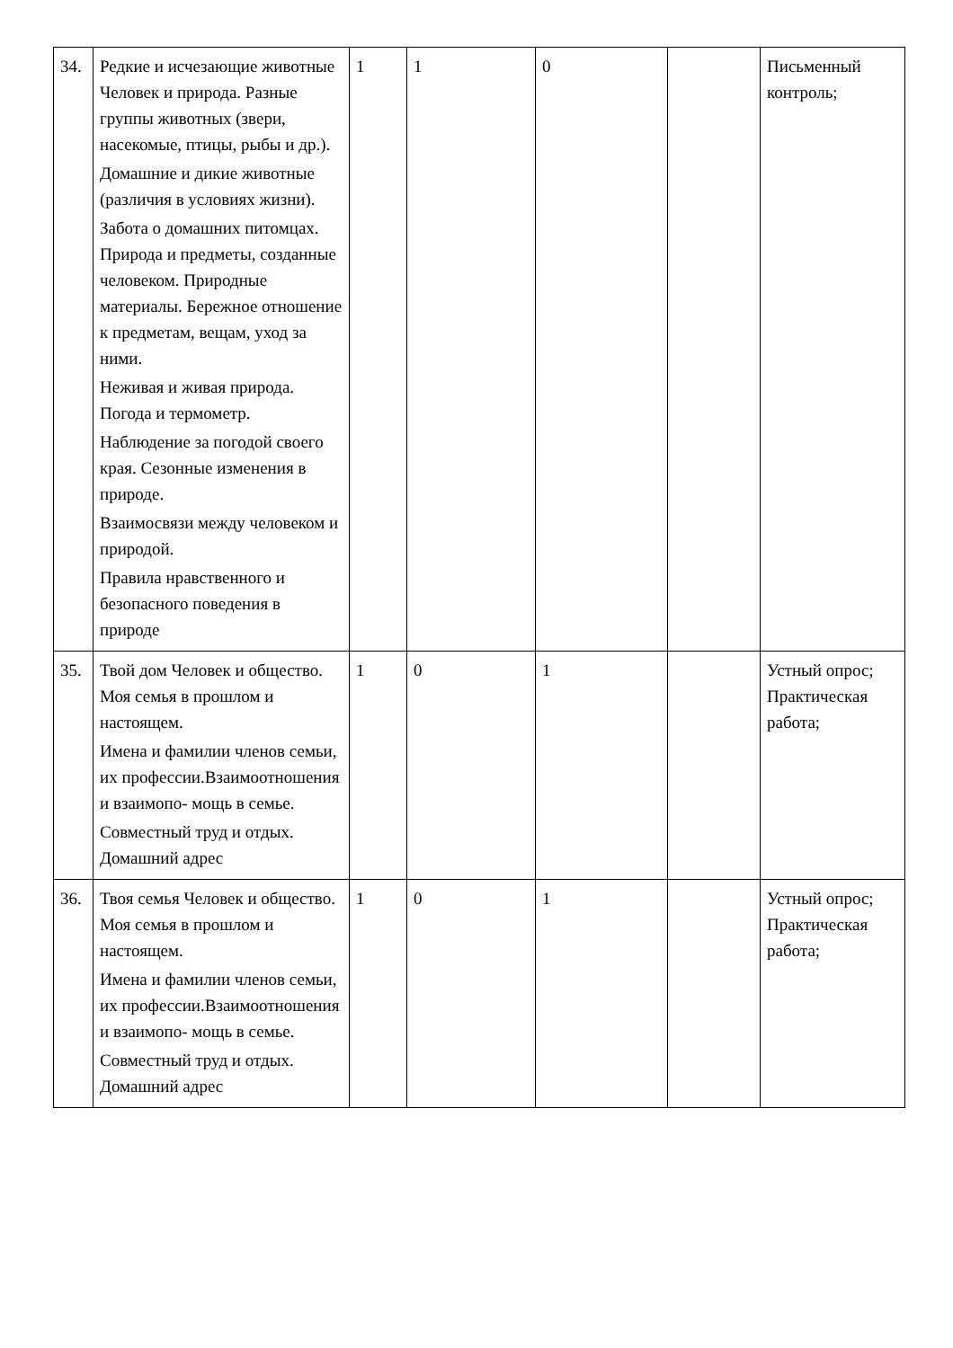| 34. | Редкие и исчезающие животные Человек и природа. Разные группы животных (звери, насекомые, птицы, рыбы и др.). Домашние и дикие животные (различия в условиях жизни). Забота о домашних питомцах. Природа и предметы, созданные человеком. Природные материалы. Бережное отношение к предметам, вещам, уход за ними. Неживая и живая природа. Погода и термометр. Наблюдение за погодой своего края. Сезонные изменения в природе. Взаимосвязи между человеком и природой. Правила нравственного и безопасного поведения в природе | 1 | 1 | 0 | | Письменный контроль; |
| 35. | Твой дом Человек и общество. Моя семья в прошлом и настоящем. Имена и фамилии членов семьи, их профессии.Взаимоотношения и взаимопо- мощь в семье. Совместный труд и отдых. Домашний адрес | 1 | 0 | 1 | | Устный опрос; Практическая работа; |
| 36. | Твоя семья Человек и общество. Моя семья в прошлом и настоящем. Имена и фамилии членов семьи, их профессии.Взаимоотношения и взаимопо- мощь в семье. Совместный труд и отдых. Домашний адрес | 1 | 0 | 1 | | Устный опрос; Практическая работа; |